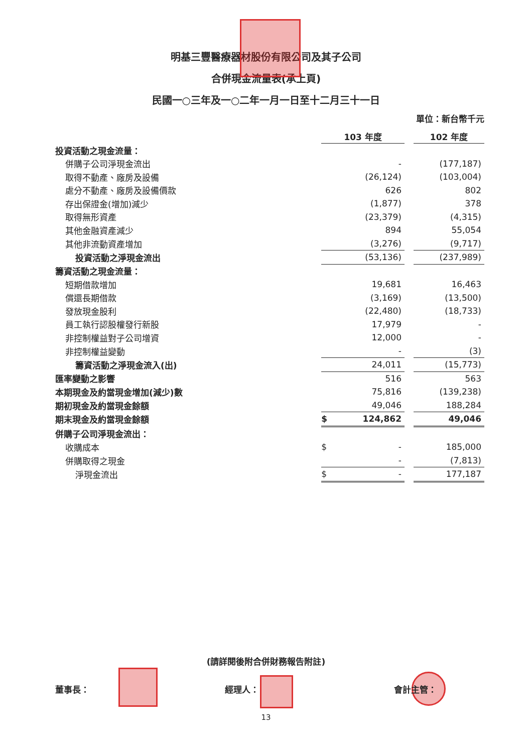明基三豐醫療器材股份有限公司及其子公司
合併現金流量表(承上頁)
民國一○三年及一○二年一月一日至十二月三十一日
單位：新台幣千元
| | 103 年度 | | | 102 年度 |
| 投資活動之現金流量： | | | | |
| 併購子公司淨現金流出 | | - | | (177,187) |
| 取得不動產、廠房及設備 | | (26,124) | | (103,004) |
| 處分不動產、廠房及設備價款 | | 626 | | 802 |
| 存出保證金(增加)減少 | | (1,877) | | 378 |
| 取得無形資產 | | (23,379) | | (4,315) |
| 其他金融資產減少 | | 894 | | 55,054 |
| 其他非流動資產增加 | | (3,276) | | (9,717) |
| 投資活動之淨現金流出 | | (53,136) | | (237,989) |
| 籌資活動之現金流量： | | | | |
| 短期借款增加 | | 19,681 | | 16,463 |
| 償還長期借款 | | (3,169) | | (13,500) |
| 發放現金股利 | | (22,480) | | (18,733) |
| 員工執行認股權發行新股 | | 17,979 | | - |
| 非控制權益對子公司增資 | | 12,000 | | - |
| 非控制權益變動 | | - | | (3) |
| 籌資活動之淨現金流入(出) | | 24,011 | | (15,773) |
| 匯率變動之影響 | | 516 | | 563 |
| 本期現金及約當現金增加(減少)數 | | 75,816 | | (139,238) |
| 期初現金及約當現金餘額 | | 49,046 | | 188,284 |
| 期末現金及約當現金餘額 | $ | 124,862 | | 49,046 |
| 併購子公司淨現金流出： | | | | |
| 收購成本 | $ | - | | 185,000 |
| 併購取得之現金 | | - | | (7,813) |
| 淨現金流出 | $ | - | | 177,187 |
(請詳閱後附合併財務報告附註)
董事長： 經理人： 會計主管：
13